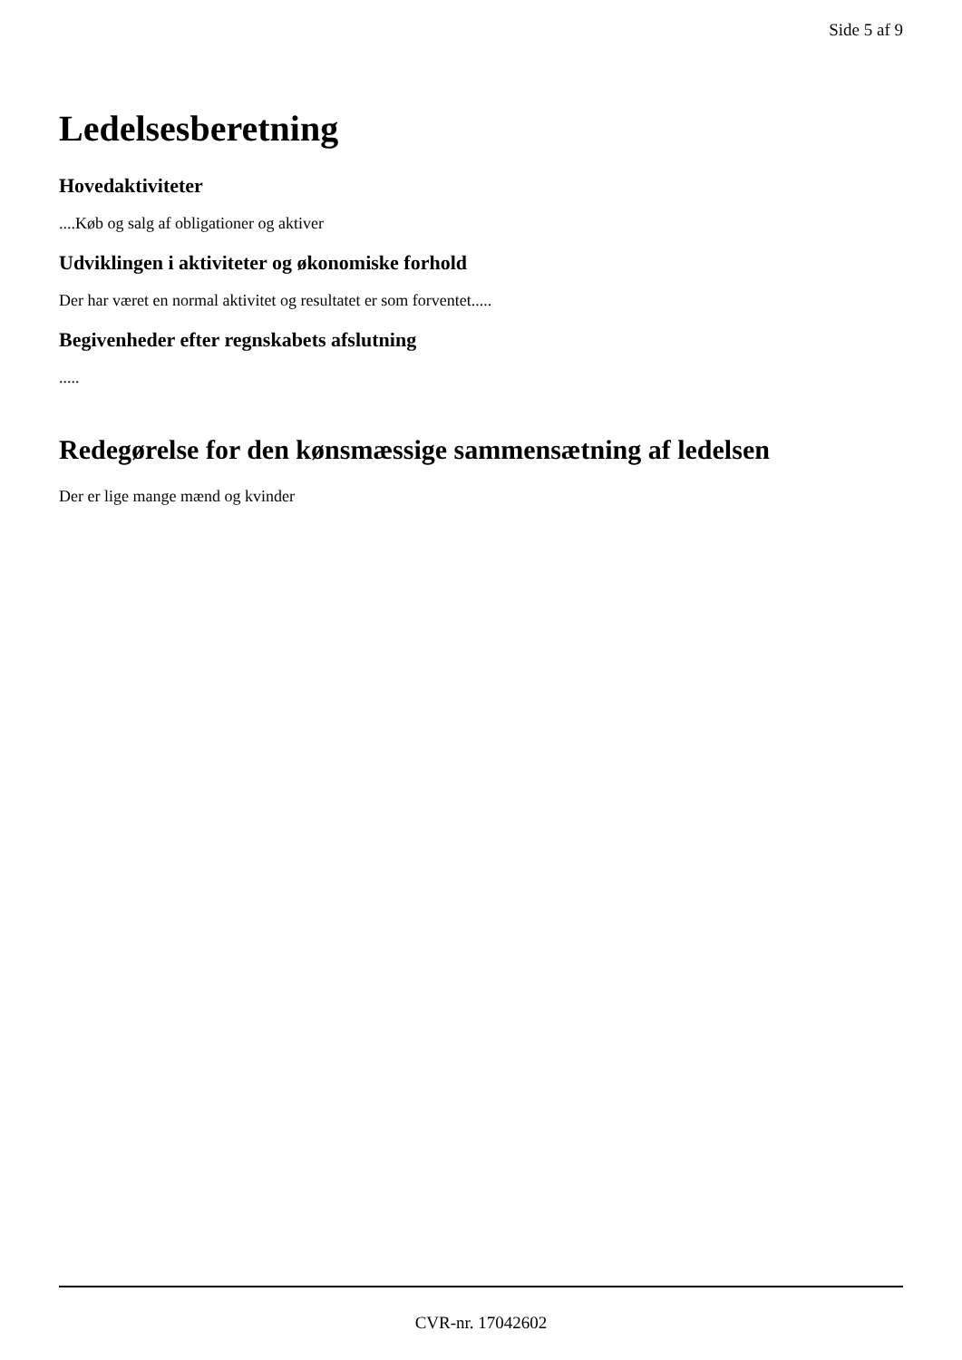Side 5 af 9
Ledelsesberetning
Hovedaktiviteter
....Køb og salg af obligationer og aktiver
Udviklingen i aktiviteter og økonomiske forhold
Der har været en normal aktivitet og resultatet er som forventet.....
Begivenheder efter regnskabets afslutning
.....
Redegørelse for den kønsmæssige sammensætning af ledelsen
Der er lige mange mænd og kvinder
CVR-nr. 17042602